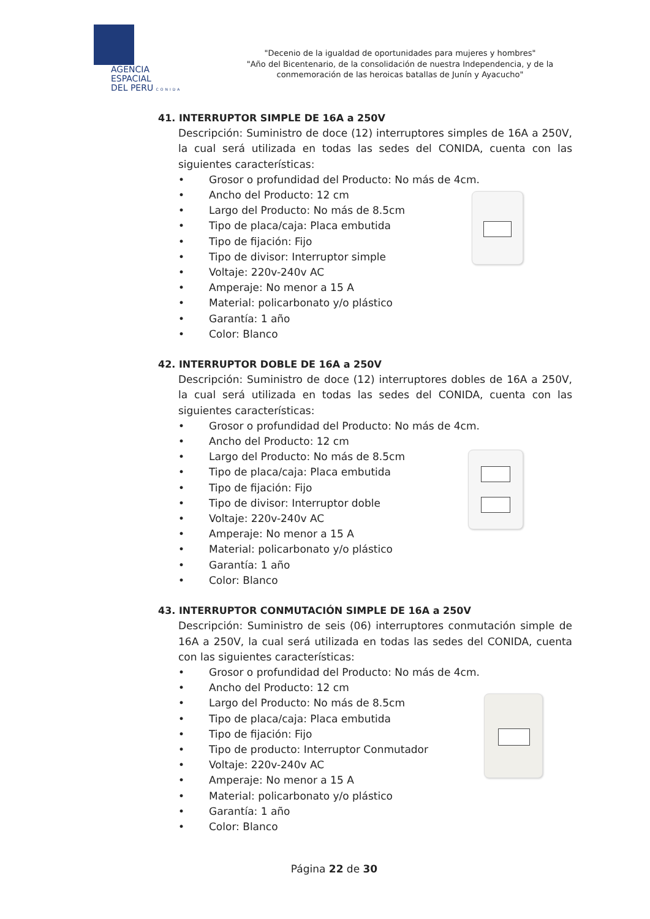AGENCIA ESPACIAL
DEL PERU CONIDA
"Decenio de la igualdad de oportunidades para mujeres y hombres"
"Año del Bicentenario, de la consolidación de nuestra Independencia, y de la conmemoración de las heroicas batallas de Junín y Ayacucho"
41. INTERRUPTOR SIMPLE DE 16A a 250V
Descripción: Suministro de doce (12) interruptores simples de 16A a 250V, la cual será utilizada en todas las sedes del CONIDA, cuenta con las siguientes características:
• Grosor o profundidad del Producto: No más de 4cm.
• Ancho del Producto: 12 cm
• Largo del Producto: No más de 8.5cm
• Tipo de placa/caja: Placa embutida
• Tipo de fijación: Fijo
• Tipo de divisor: Interruptor simple
• Voltaje: 220v-240v AC
• Amperaje: No menor a 15 A
• Material: policarbonato y/o plástico
• Garantía: 1 año
• Color: Blanco
42. INTERRUPTOR DOBLE DE 16A a 250V
Descripción: Suministro de doce (12) interruptores dobles de 16A a 250V, la cual será utilizada en todas las sedes del CONIDA, cuenta con las siguientes características:
• Grosor o profundidad del Producto: No más de 4cm.
• Ancho del Producto: 12 cm
• Largo del Producto: No más de 8.5cm
• Tipo de placa/caja: Placa embutida
• Tipo de fijación: Fijo
• Tipo de divisor: Interruptor doble
• Voltaje: 220v-240v AC
• Amperaje: No menor a 15 A
• Material: policarbonato y/o plástico
• Garantía: 1 año
• Color: Blanco
43. INTERRUPTOR CONMUTACIÓN SIMPLE DE 16A a 250V
Descripción: Suministro de seis (06) interruptores conmutación simple de 16A a 250V, la cual será utilizada en todas las sedes del CONIDA, cuenta con las siguientes características:
• Grosor o profundidad del Producto: No más de 4cm.
• Ancho del Producto: 12 cm
• Largo del Producto: No más de 8.5cm
• Tipo de placa/caja: Placa embutida
• Tipo de fijación: Fijo
• Tipo de producto: Interruptor Conmutador
• Voltaje: 220v-240v AC
• Amperaje: No menor a 15 A
• Material: policarbonato y/o plástico
• Garantía: 1 año
• Color: Blanco
Página 22 de 30